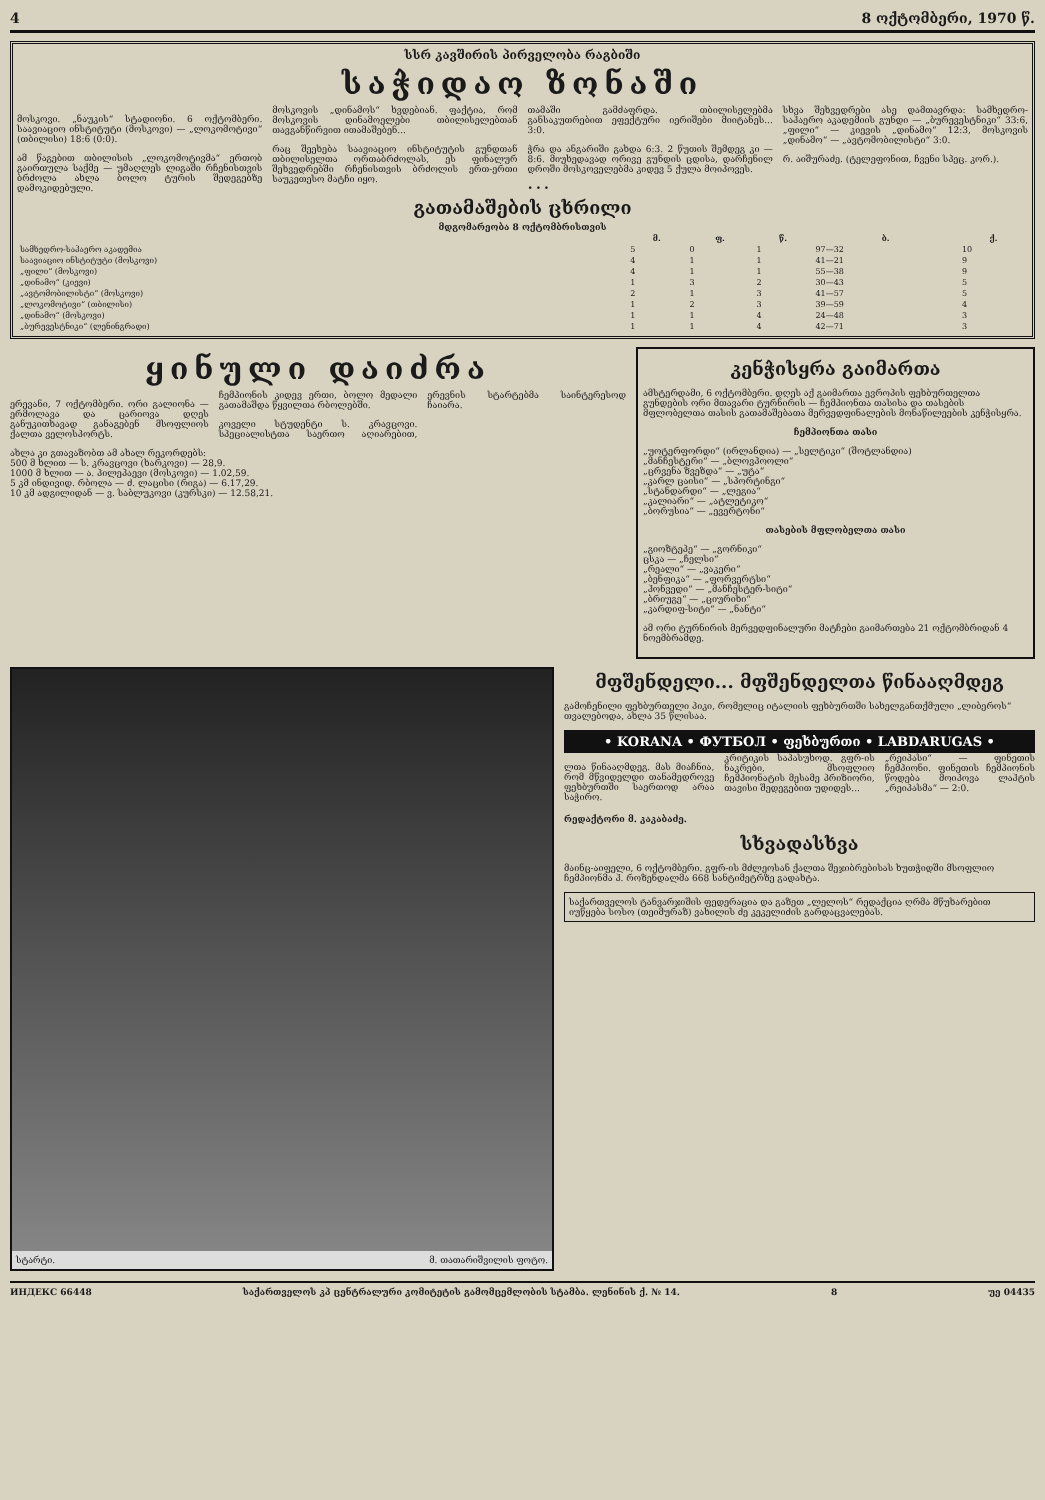4 8 ოქტომბერი, 1970 წ.
სსრ კავშირის პირველობა რაგბიში
საჭიდაო ზონაში
მოსკოვი. „ნაუკის“ სტადიონი. 6 ოქტომბერი. საავიაციო ინსტიტუტი (მოსკოვი) — „ლოკომოტივი“ (თბილისი) 18:6 (0:0).
ამ წაგებით თბილისის „ლოკომოტივმა“ ერთობ გაირთულა საქმე — უმაღლეს ლიგაში რჩენისთვის ბრძოლა ახლა ბოლო ტურის შედეგებზე დამოკიდებული.
მოსკოვის „დინამოს“ ხვდებიან. ფაქტია, რომ მოსკოვის დინამოელები თბილისელებთან თავგანწირვით ითამაშებენ...
რაც შეეხება საავიაციო ინსტიტუტის გუნდთან თბილისელთა ორთაბრძოლას, ეს ფინალურ შეხვედრებში რჩენისთვის ბრძოლის ერთ-ერთი საუკეთესო მატჩი იყო.
თამაში გამძაფრდა. თბილისელებმა განსაკუთრებით ეფექტური იერიშები მიიტანეს... 3:0.
ჭრა და ანგარიში გახდა 6:3. 2 წუთის შემდეგ კი — 8:6. მიუხედავად ორივე გუნდის ცდისა, დარჩენილ დროში მოსკოველებმა კიდევ 5 ქულა მოიპოვეს.
• • •
სხვა შეხვედრები ასე დამთავრდა: სამხედრო-საჰაერო აკადემიის გუნდი — „ბურევესტნიკი“ 33:6, „ფილი“ — კიევის „დინამო“ 12:3, მოსკოვის „დინამო“ — „ავტომობილისტი“ 3:0.
რ. აიშურაძე. (ტელეფონით, ჩვენი სპეც. კორ.).
გათამაშების ცხრილი
მდგომარეობა 8 ოქტომბრისთვის
| | მ. | ფ. | წ. | ბ. | ქ. |
| --- | --- | --- | --- | --- | --- |
| სამხედრო-საჰაერო აკადემია | 5 | 0 | 1 | 97—32 | 10 |
| საავიაციო ინსტიტუტი (მოსკოვი) | 4 | 1 | 1 | 41—21 | 9 |
| „ფილი“ (მოსკოვი) | 4 | 1 | 1 | 55—38 | 9 |
| „დინამო“ (კიევი) | 1 | 3 | 2 | 30—43 | 5 |
| „ავტომობილისტი“ (მოსკოვი) | 2 | 1 | 3 | 41—57 | 5 |
| „ლოკომოტივი“ (თბილისი) | 1 | 2 | 3 | 39—59 | 4 |
| „დინამო“ (მოსკოვი) | 1 | 1 | 4 | 24—48 | 3 |
| „ბურევესტნიკი“ (ლენინგრადი) | 1 | 1 | 4 | 42—71 | 3 |
ყინული დაიძრა
ერევანი, 7 ოქტომბერი. ორი გალიონა — ერმოლავა და ცარიოვა დღეს განუკითხავად განაგებენ მსოფლიოს ქალთა ველოსპორტს.
ჩემპიონის კიდევ ერთი, ბოლო მედალი გათამაშდა წყვილთა რბოლებში.
კოველი სტუდენტი ს. კრავცოვი. სპეციალისტთა საერთო აღიარებით, ერევნის სტარტებმა საინტერესოდ ჩაიარა.
ახლა კი გთავაზობთ ამ ახალ რეკორდებს:
500 მ ხლით — ს. კრავცოვი (ხარკოვი) — 28,9.
1000 მ ხლით — ა. პილეპაევი (მოსკოვი) — 1.02,59.
5 კმ ინდივიდ. რბოლა — ძ. ლაცისი (რიგა) — 6.17,29.
10 კმ ადგილიდან — ვ. საბლუკოვი (კურსკი) — 12.58,21.
კენჭისყრა გაიმართა
ამსტერდამი, 6 ოქტომბერი. დღეს აქ გაიმართა ევროპის ფეხბურთელთა გუნდების ორი მთავარი ტურნირის — ჩემპიონთა თასისა და თასების მფლობელთა თასის გათამაშებათა მერვედფინალების მონაწილეების კენჭისყრა.
ჩემპიონთა თასი
„უოტერფორდი“ (ირლანდია) — „სელტიკი“ (შოტლანდია)
„მანჩესტერი“ — „ბლოვპოოლი“
„ცრვენა ზვეზდა“ — „უტა“
„კარლ ცაისი“ — „სპორტინგი“
„სტანდარდი“ — „ლეგია“
„კალიარი“ — „ატლეტიკო“
„ბორუსია“ — „ევერტონი“
თასების მფლობელთა თასი
„გიოზტეპე“ — „გორნიკი“
ცსკა — „ჩელსი“
„რეალი“ — „ვაკერი“
„ბენფიკა“ — „ფორვერტსი“
„ჰონვედი“ — „მანჩესტერ-სიტი“
„ბრიუგე“ — „ციურიხი“
„კარდიფ-სიტი“ — „ნანტი“
ამ ორი ტურნირის მერვედფინალური მატჩები გაიმართება 21 ოქტომბრიდან 4 ნოემბრამდე.
სტარტი. მ. თათარიშვილის ფოტო.
მფშენდელი... მფშენდელთა წინააღმდეგ
გამოჩენილი ფეხბურთელი პიკი, რომელიც იტალიის ფეხბურთში სახელგანთქმული „ლიბეროს“ თვალებოდა, ახლა 35 წლისაა.
• KORANA • ФУТБОЛ • ფეხბურთი • LABDARUGAS •
ლთა წინააღმდეგ. მას მიაჩნია, რომ მწვიდელდი თანამედროვე ფეხბურთში საერთოდ არაა საჭირო.
კრიტიკის საპასუხოდ. გფრ-ის ნაკრები, მსოფლიო ჩემპიონატის მესამე პრიზიორი, თავისი შედეგებით უდიდეს...
„რეიპასი“ — ფინეთის ჩემპიონი. ფინეთის ჩემპიონის წოდება მოიპოვა ლაჰტის „რეიპასმა“ — 2:0.
რედაქტორი მ. კაკაბაძე.
სხვადასხვა
მაინც-აიფელი, 6 ოქტომბერი. გფრ-ის მძლეოსან ქალთა შეჯიბრებისას ხუთჭიდში მსოფლიო ჩემპიონმა ჰ. როზენდალმა 668 სანტიმეტრზე გადახტა.
საქართველოს ტანვარჯიშის ფედერაცია და გაზეთ „ლელოს“ რედაქცია ღრმა მწუხარებით იუწყება სოსო (თეიმურაზ) ვახილის ძე კეკელიძის გარდაცვალებას.
ИНДЕКС 66448 საქართველოს კპ ცენტრალური კომიტეტის გამომცემლობის სტამბა. ლენინის ქ. № 14. 8 უე 04435